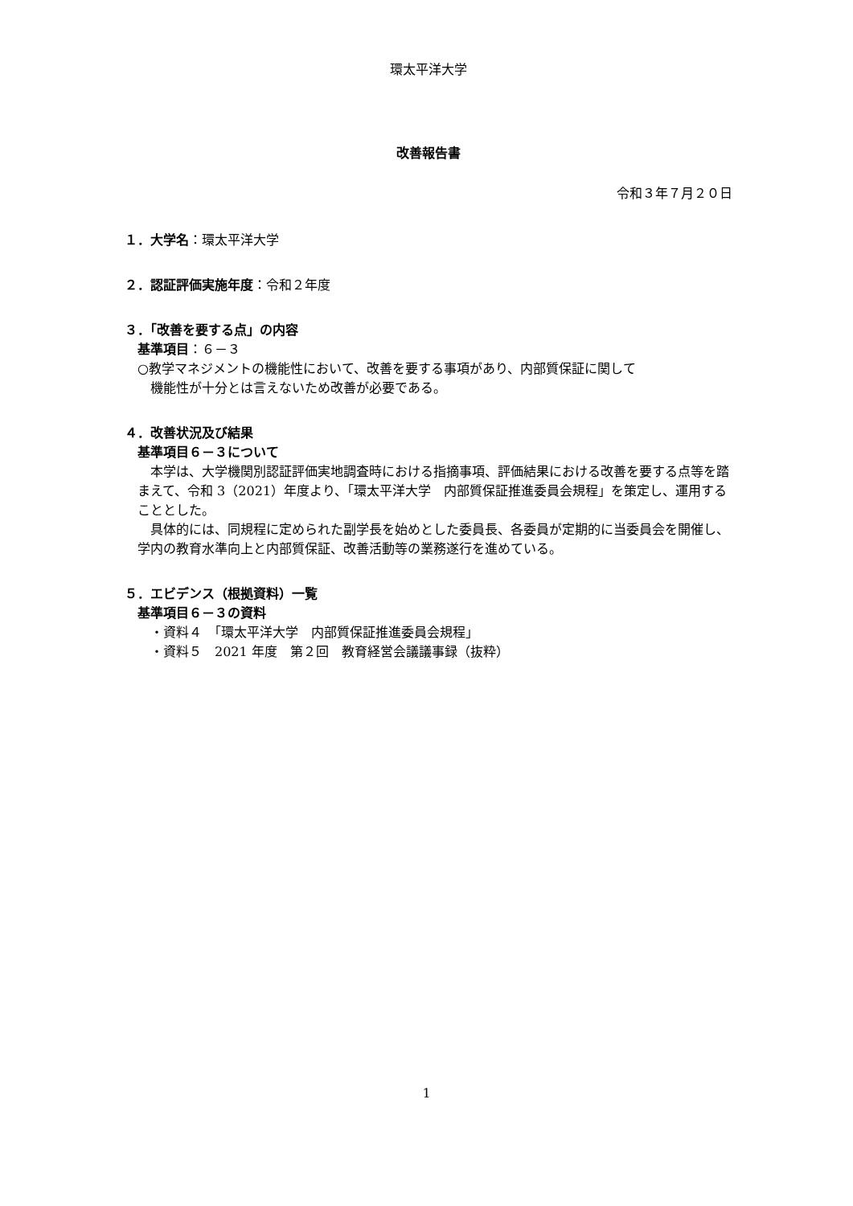環太平洋大学
改善報告書
令和３年７月２０日
１．大学名：環太平洋大学
２．認証評価実施年度：令和２年度
３．「改善を要する点」の内容
基準項目：６－３
○教学マネジメントの機能性において、改善を要する事項があり、内部質保証に関して
機能性が十分とは言えないため改善が必要である。
４．改善状況及び結果
基準項目６－３について
　本学は、大学機関別認証評価実地調査時における指摘事項、評価結果における改善を要する点等を踏まえて、令和 3（2021）年度より、「環太平洋大学　内部質保証推進委員会規程」を策定し、運用することとした。
　具体的には、同規程に定められた副学長を始めとした委員長、各委員が定期的に当委員会を開催し、学内の教育水準向上と内部質保証、改善活動等の業務遂行を進めている。
５．エビデンス（根拠資料）一覧
基準項目６－３の資料
・資料４　「環太平洋大学　内部質保証推進委員会規程」
・資料５　2021 年度　第２回　教育経営会議議事録（抜粋）
1